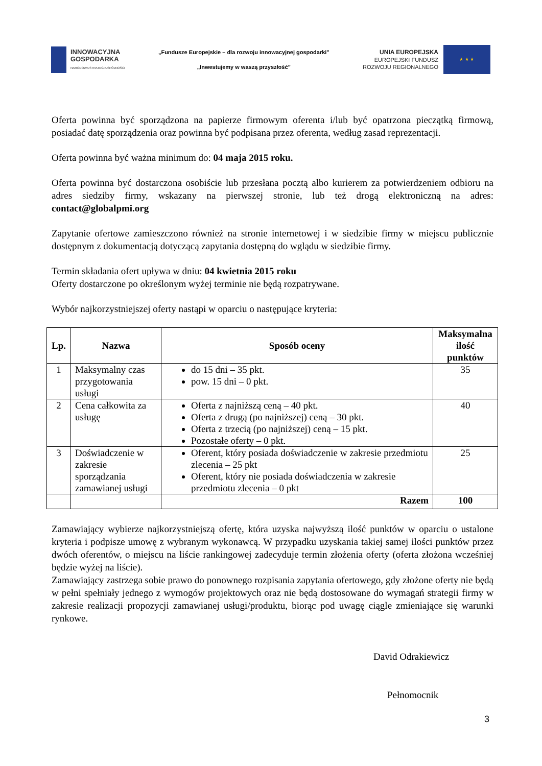INNOWACYJNA
GOSPODARKA
NARODOWA STRATEGIA SPÓJNOŚCI
„Fundusze Europejskie – dla rozwoju innowacyjnej gospodarki”
„Inwestujemy w waszą przyszłość”
UNIA EUROPEJSKA
EUROPEJSKI FUNDUSZ
ROZWOJU REGIONALNEGO
★ ★ ★
Oferta powinna być sporządzona na papierze firmowym oferenta i/lub być opatrzona pieczątką firmową, posiadać datę sporządzenia oraz powinna być podpisana przez oferenta, według zasad reprezentacji.
Oferta powinna być ważna minimum do: 04 maja 2015 roku.
Oferta powinna być dostarczona osobiście lub przesłana pocztą albo kurierem za potwierdzeniem odbioru na adres siedziby firmy, wskazany na pierwszej stronie, lub też drogą elektroniczną na adres: contact@globalpmi.org
Zapytanie ofertowe zamieszczono również na stronie internetowej i w siedzibie firmy w miejscu publicznie dostępnym z dokumentacją dotyczącą zapytania dostępną do wglądu w siedzibie firmy.
Termin składania ofert upływa w dniu: 04 kwietnia 2015 roku
Oferty dostarczone po określonym wyżej terminie nie będą rozpatrywane.
Wybór najkorzystniejszej oferty nastąpi w oparciu o następujące kryteria:
| Lp. | Nazwa | Sposób oceny | Maksymalna ilość punktów |
| --- | --- | --- | --- |
| 1 | Maksymalny czas przygotowania usługi | do 15 dni – 35 pkt. pow. 15 dni – 0 pkt. | 35 |
| 2 | Cena całkowita za usługę | Oferta z najniższą ceną – 40 pkt. Oferta z drugą (po najniższej) ceną – 30 pkt. Oferta z trzecią (po najniższej) ceną – 15 pkt. Pozostałe oferty – 0 pkt. | 40 |
| 3 | Doświadczenie w zakresie sporządzania zamawianej usługi | Oferent, który posiada doświadczenie w zakresie przedmiotu zlecenia – 25 pkt Oferent, który nie posiada doświadczenia w zakresie przedmiotu zlecenia – 0 pkt | 25 |
| | | Razem | 100 |
Zamawiający wybierze najkorzystniejszą ofertę, która uzyska najwyższą ilość punktów w oparciu o ustalone kryteria i podpisze umowę z wybranym wykonawcą. W przypadku uzyskania takiej samej ilości punktów przez dwóch oferentów, o miejscu na liście rankingowej zadecyduje termin złożenia oferty (oferta złożona wcześniej będzie wyżej na liście).
Zamawiający zastrzega sobie prawo do ponownego rozpisania zapytania ofertowego, gdy złożone oferty nie będą w pełni spełniały jednego z wymogów projektowych oraz nie będą dostosowane do wymagań strategii firmy w zakresie realizacji propozycji zamawianej usługi/produktu, biorąc pod uwagę ciągle zmieniające się warunki rynkowe.
David Odrakiewicz
Pełnomocnik
3